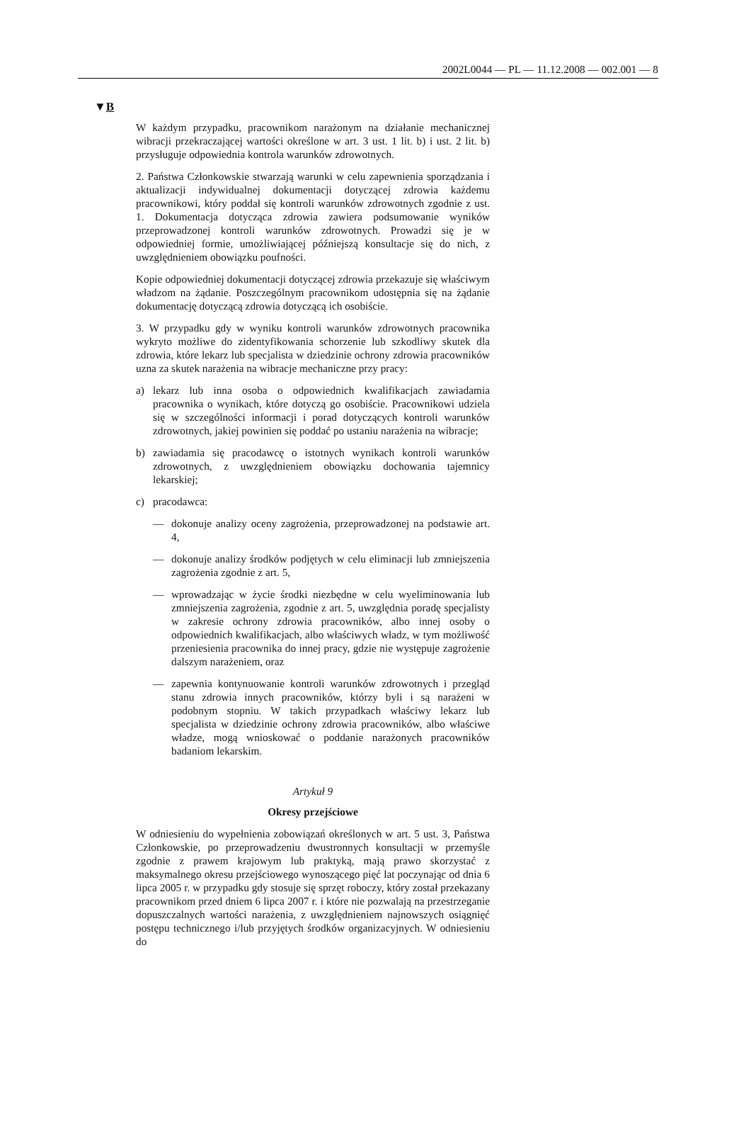2002L0044 — PL — 11.12.2008 — 002.001 — 8
▼B
W każdym przypadku, pracownikom narażonym na działanie mechanicznej wibracji przekraczającej wartości określone w art. 3 ust. 1 lit. b) i ust. 2 lit. b) przysługuje odpowiednia kontrola warunków zdrowotnych.
2. Państwa Członkowskie stwarzają warunki w celu zapewnienia sporządzania i aktualizacji indywidualnej dokumentacji dotyczącej zdrowia każdemu pracownikowi, który poddał się kontroli warunków zdrowotnych zgodnie z ust. 1. Dokumentacja dotycząca zdrowia zawiera podsumowanie wyników przeprowadzonej kontroli warunków zdrowotnych. Prowadzi się je w odpowiedniej formie, umożliwiającej późniejszą konsultacje się do nich, z uwzględnieniem obowiązku poufności.
Kopie odpowiedniej dokumentacji dotyczącej zdrowia przekazuje się właściwym władzom na żądanie. Poszczególnym pracownikom udostępnia się na żądanie dokumentację dotyczącą zdrowia dotyczącą ich osobiście.
3. W przypadku gdy w wyniku kontroli warunków zdrowotnych pracownika wykryto możliwe do zidentyfikowania schorzenie lub szkodliwy skutek dla zdrowia, które lekarz lub specjalista w dziedzinie ochrony zdrowia pracowników uzna za skutek narażenia na wibracje mechaniczne przy pracy:
a) lekarz lub inna osoba o odpowiednich kwalifikacjach zawiadamia pracownika o wynikach, które dotyczą go osobiście. Pracownikowi udziela się w szczególności informacji i porad dotyczących kontroli warunków zdrowotnych, jakiej powinien się poddać po ustaniu narażenia na wibracje;
b) zawiadamia się pracodawcę o istotnych wynikach kontroli warunków zdrowotnych, z uwzględnieniem obowiązku dochowania tajemnicy lekarskiej;
c) pracodawca:
— dokonuje analizy oceny zagrożenia, przeprowadzonej na podstawie art. 4,
— dokonuje analizy środków podjętych w celu eliminacji lub zmniejszenia zagrożenia zgodnie z art. 5,
— wprowadzając w życie środki niezbędne w celu wyeliminowania lub zmniejszenia zagrożenia, zgodnie z art. 5, uwzględnia poradę specjalisty w zakresie ochrony zdrowia pracowników, albo innej osoby o odpowiednich kwalifikacjach, albo właściwych władz, w tym możliwość przeniesienia pracownika do innej pracy, gdzie nie występuje zagrożenie dalszym narażeniem, oraz
— zapewnia kontynuowanie kontroli warunków zdrowotnych i przegląd stanu zdrowia innych pracowników, którzy byli i są narażeni w podobnym stopniu. W takich przypadkach właściwy lekarz lub specjalista w dziedzinie ochrony zdrowia pracowników, albo właściwe władze, mogą wnioskować o poddanie narażonych pracowników badaniom lekarskim.
Artykuł 9
Okresy przejściowe
W odniesieniu do wypełnienia zobowiązań określonych w art. 5 ust. 3, Państwa Członkowskie, po przeprowadzeniu dwustronnych konsultacji w przemyśle zgodnie z prawem krajowym lub praktyką, mają prawo skorzystać z maksymalnego okresu przejściowego wynoszącego pięć lat poczynając od dnia 6 lipca 2005 r. w przypadku gdy stosuje się sprzęt roboczy, który został przekazany pracownikom przed dniem 6 lipca 2007 r. i które nie pozwalają na przestrzeganie dopuszczalnych wartości narażenia, z uwzględnieniem najnowszych osiągnięć postępu technicznego i/lub przyjętych środków organizacyjnych. W odniesieniu do